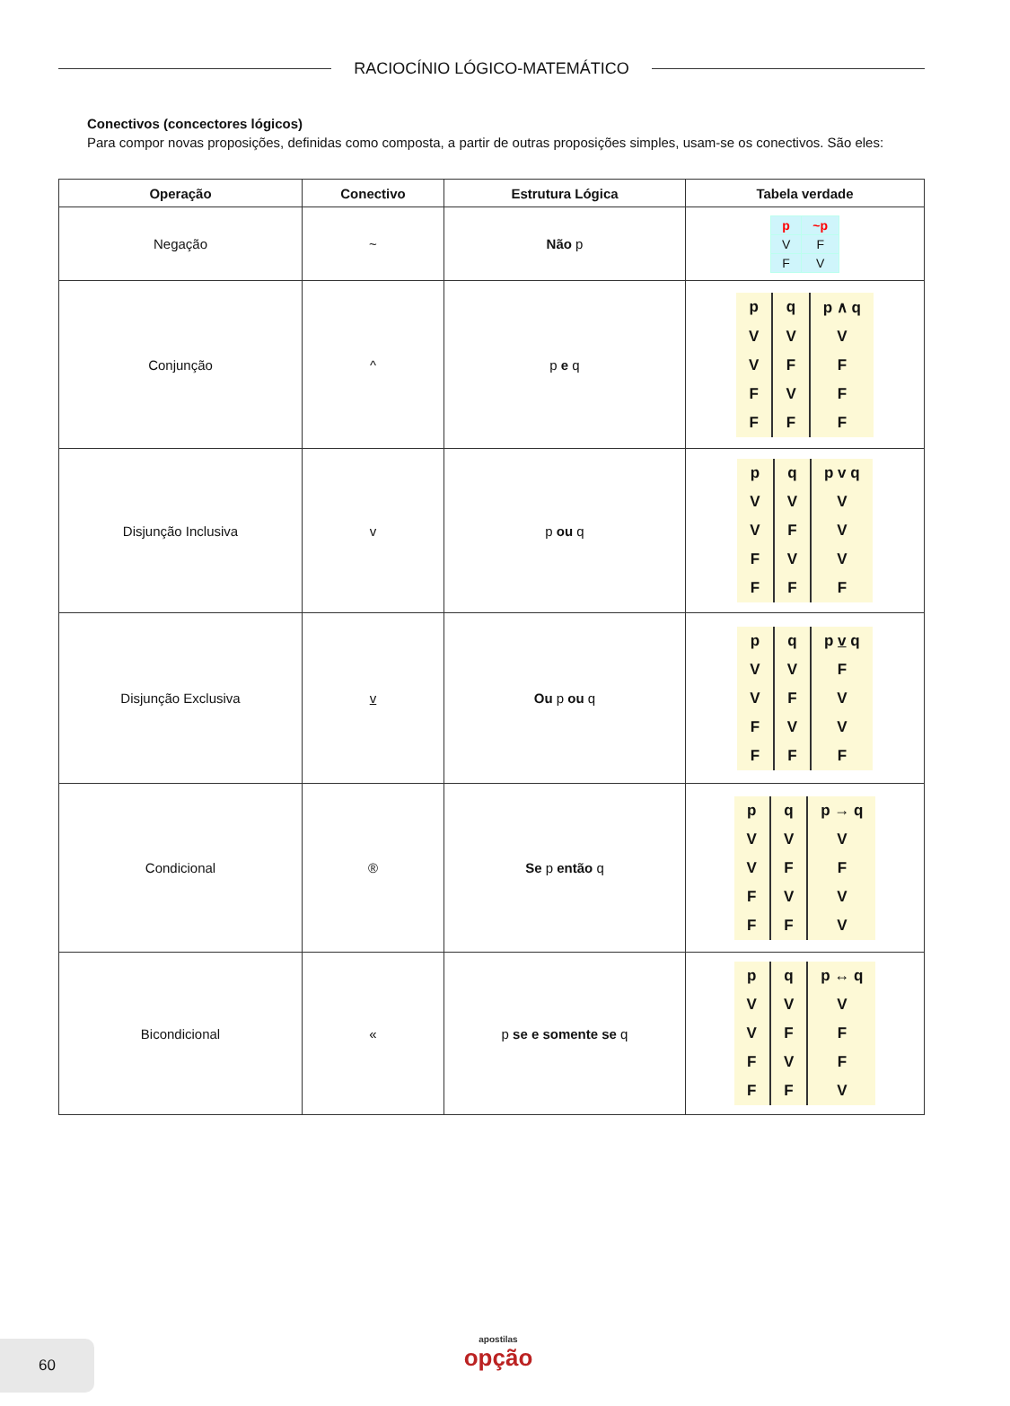RACIOCÍNIO LÓGICO-MATEMÁTICO
Conectivos (concectores lógicos)
Para compor novas proposições, definidas como composta, a partir de outras proposições simples, usam-se os conectivos. São eles:
| Operação | Conectivo | Estrutura Lógica | Tabela verdade |
| --- | --- | --- | --- |
| Negação | ~ | Não p | / p / ~p / / V / F / / F / V / |
| Conjunção | ^ | p e q | / p / q / p ∧ q / / V / V / V / / V / F / F / / F / V / F / / F / F / F / |
| Disjunção Inclusiva | v | p ou q | / p / q / p v q / / V / V / V / / V / F / V / / F / V / V / / F / F / F / |
| Disjunção Exclusiva | v | Ou p ou q | / p / q / p v q / / V / V / F / / V / F / V / / F / V / V / / F / F / F / |
| Condicional | ® | Se p então q | / p / q / p → q / / V / V / V / / V / F / F / / F / V / V / / F / F / V / |
| Bicondicional | « | p se e somente se q | / p / q / p ↔ q / / V / V / V / / V / F / F / / F / V / F / / F / F / V / |
60
apostilas
opção